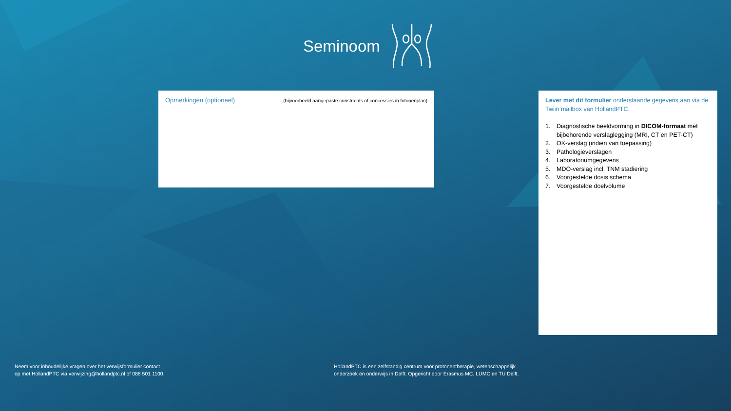Seminoom
Opmerkingen (optioneel)
(bijvoorbeeld aangepaste constraints of concessies in fotonenplan)
Lever met dit formulier onderstaande gegevens aan via de Twiin mailbox van HollandPTC.
1. Diagnostische beeldvorming in DICOM-formaat met bijbehorende verslaglegging (MRI, CT en PET-CT)
2. OK-verslag (indien van toepassing)
3. Pathologieverslagen
4. Laboratoriumgegevens
5. MDO-verslag incl. TNM stadiering
6. Voorgestelde dosis schema
7. Voorgestelde doelvolume
Neem voor inhoudelijke vragen over het verwijsformulier contact
op met HollandPTC via verwijzing@hollandptc.nl of 088 501 1100.
HollandPTC is een zelfstandig centrum voor protonentherapie, wetenschappelijk
onderzoek en onderwijs in Delft. Opgericht door Erasmus MC, LUMC en TU Delft.